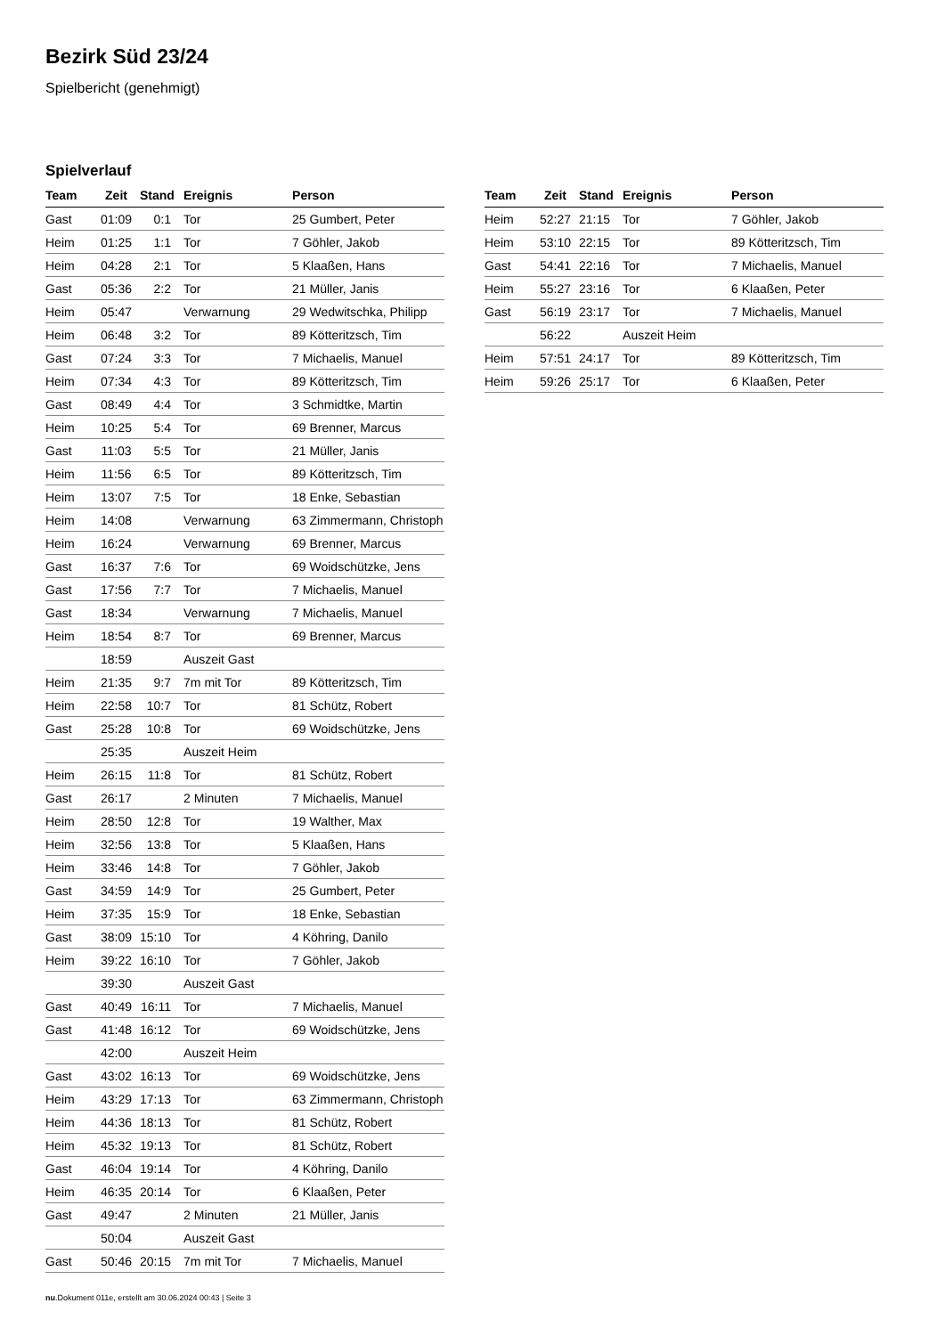Bezirk Süd 23/24
Spielbericht (genehmigt)
Spielverlauf
| Team | Zeit | Stand | Ereignis | Person |
| --- | --- | --- | --- | --- |
| Gast | 01:09 | 0:1 | Tor | 25 Gumbert, Peter |
| Heim | 01:25 | 1:1 | Tor | 7 Göhler, Jakob |
| Heim | 04:28 | 2:1 | Tor | 5 Klaaßen, Hans |
| Gast | 05:36 | 2:2 | Tor | 21 Müller, Janis |
| Heim | 05:47 | | Verwarnung | 29 Wedwitschka, Philipp |
| Heim | 06:48 | 3:2 | Tor | 89 Kötteritzsch, Tim |
| Gast | 07:24 | 3:3 | Tor | 7 Michaelis, Manuel |
| Heim | 07:34 | 4:3 | Tor | 89 Kötteritzsch, Tim |
| Gast | 08:49 | 4:4 | Tor | 3 Schmidtke, Martin |
| Heim | 10:25 | 5:4 | Tor | 69 Brenner, Marcus |
| Gast | 11:03 | 5:5 | Tor | 21 Müller, Janis |
| Heim | 11:56 | 6:5 | Tor | 89 Kötteritzsch, Tim |
| Heim | 13:07 | 7:5 | Tor | 18 Enke, Sebastian |
| Heim | 14:08 | | Verwarnung | 63 Zimmermann, Christoph |
| Heim | 16:24 | | Verwarnung | 69 Brenner, Marcus |
| Gast | 16:37 | 7:6 | Tor | 69 Woidschützke, Jens |
| Gast | 17:56 | 7:7 | Tor | 7 Michaelis, Manuel |
| Gast | 18:34 | | Verwarnung | 7 Michaelis, Manuel |
| Heim | 18:54 | 8:7 | Tor | 69 Brenner, Marcus |
| | 18:59 | | Auszeit Gast | |
| Heim | 21:35 | 9:7 | 7m mit Tor | 89 Kötteritzsch, Tim |
| Heim | 22:58 | 10:7 | Tor | 81 Schütz, Robert |
| Gast | 25:28 | 10:8 | Tor | 69 Woidschützke, Jens |
| | 25:35 | | Auszeit Heim | |
| Heim | 26:15 | 11:8 | Tor | 81 Schütz, Robert |
| Gast | 26:17 | | 2 Minuten | 7 Michaelis, Manuel |
| Heim | 28:50 | 12:8 | Tor | 19 Walther, Max |
| Heim | 32:56 | 13:8 | Tor | 5 Klaaßen, Hans |
| Heim | 33:46 | 14:8 | Tor | 7 Göhler, Jakob |
| Gast | 34:59 | 14:9 | Tor | 25 Gumbert, Peter |
| Heim | 37:35 | 15:9 | Tor | 18 Enke, Sebastian |
| Gast | 38:09 | 15:10 | Tor | 4 Köhring, Danilo |
| Heim | 39:22 | 16:10 | Tor | 7 Göhler, Jakob |
| | 39:30 | | Auszeit Gast | |
| Gast | 40:49 | 16:11 | Tor | 7 Michaelis, Manuel |
| Gast | 41:48 | 16:12 | Tor | 69 Woidschützke, Jens |
| | 42:00 | | Auszeit Heim | |
| Gast | 43:02 | 16:13 | Tor | 69 Woidschützke, Jens |
| Heim | 43:29 | 17:13 | Tor | 63 Zimmermann, Christoph |
| Heim | 44:36 | 18:13 | Tor | 81 Schütz, Robert |
| Heim | 45:32 | 19:13 | Tor | 81 Schütz, Robert |
| Gast | 46:04 | 19:14 | Tor | 4 Köhring, Danilo |
| Heim | 46:35 | 20:14 | Tor | 6 Klaaßen, Peter |
| Gast | 49:47 | | 2 Minuten | 21 Müller, Janis |
| | 50:04 | | Auszeit Gast | |
| Gast | 50:46 | 20:15 | 7m mit Tor | 7 Michaelis, Manuel |
| Team | Zeit | Stand | Ereignis | Person |
| --- | --- | --- | --- | --- |
| Heim | 52:27 | 21:15 | Tor | 7 Göhler, Jakob |
| Heim | 53:10 | 22:15 | Tor | 89 Kötteritzsch, Tim |
| Gast | 54:41 | 22:16 | Tor | 7 Michaelis, Manuel |
| Heim | 55:27 | 23:16 | Tor | 6 Klaaßen, Peter |
| Gast | 56:19 | 23:17 | Tor | 7 Michaelis, Manuel |
| | 56:22 | | Auszeit Heim | |
| Heim | 57:51 | 24:17 | Tor | 89 Kötteritzsch, Tim |
| Heim | 59:26 | 25:17 | Tor | 6 Klaaßen, Peter |
nu.Dokument 011e, erstellt am 30.06.2024 00:43 | Seite 3